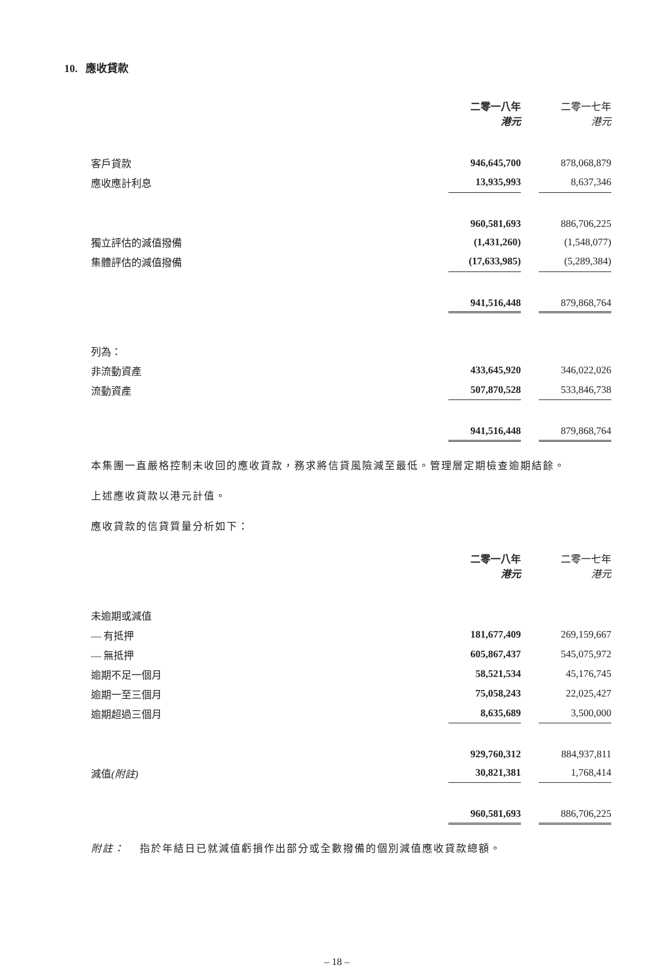10. 應收貸款
| | 二零一八年 港元 | | 二零一七年 港元 |
| 客戶貸款 | 946,645,700 | | 878,068,879 |
| 應收應計利息 | 13,935,993 | | 8,637,346 |
| | 960,581,693 | | 886,706,225 |
| 獨立評估的減值撥備 | (1,431,260) | | (1,548,077) |
| 集體評估的減值撥備 | (17,633,985) | | (5,289,384) |
| | 941,516,448 | | 879,868,764 |
| 列為： | | | |
| 非流動資產 | 433,645,920 | | 346,022,026 |
| 流動資產 | 507,870,528 | | 533,846,738 |
| | 941,516,448 | | 879,868,764 |
本集團一直嚴格控制未收回的應收貸款，務求將信貸風險減至最低。管理層定期檢查逾期結餘。
上述應收貸款以港元計值。
應收貸款的信貸質量分析如下：
| | 二零一八年 港元 | | 二零一七年 港元 |
| 未逾期或減值 | | | |
| — 有抵押 | 181,677,409 | | 269,159,667 |
| — 無抵押 | 605,867,437 | | 545,075,972 |
| 逾期不足一個月 | 58,521,534 | | 45,176,745 |
| 逾期一至三個月 | 75,058,243 | | 22,025,427 |
| 逾期超過三個月 | 8,635,689 | | 3,500,000 |
| | 929,760,312 | | 884,937,811 |
| 減值 (附註) | 30,821,381 | | 1,768,414 |
| | 960,581,693 | | 886,706,225 |
附註： 指於年結日已就減值虧損作出部分或全數撥備的個別減值應收貸款總額。
– 18 –